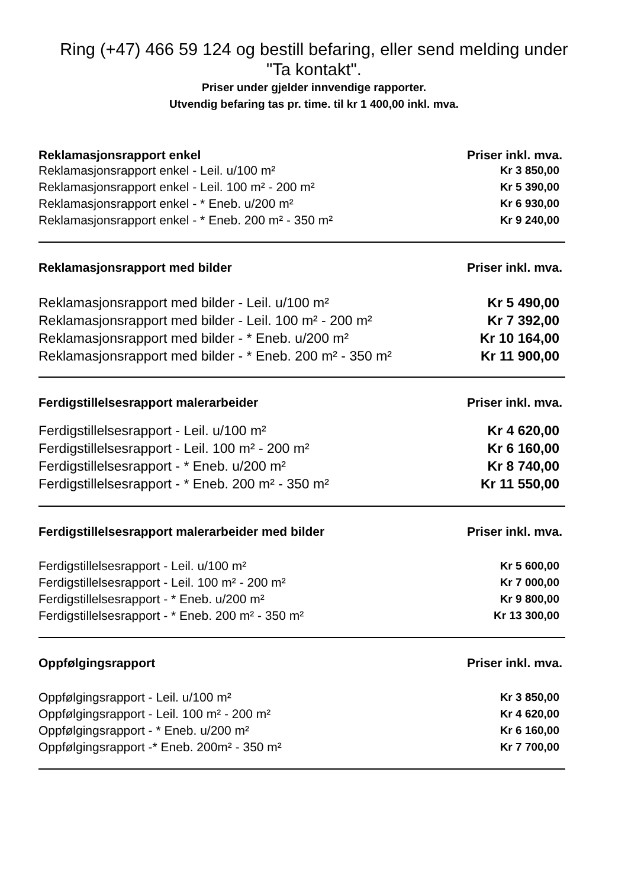Ring (+47) 466 59 124 og bestill befaring, eller send melding under "Ta kontakt".
Priser under gjelder innvendige rapporter.
Utvendig befaring tas pr. time. til kr 1 400,00 inkl. mva.
| Reklamasjonsrapport enkel | Priser inkl. mva. |
| --- | --- |
| Reklamasjonsrapport enkel - Leil. u/100 m² | Kr 3 850,00 |
| Reklamasjonsrapport enkel - Leil. 100 m² - 200 m² | Kr 5 390,00 |
| Reklamasjonsrapport enkel - * Eneb. u/200 m² | Kr 6 930,00 |
| Reklamasjonsrapport enkel - * Eneb. 200 m² - 350 m² | Kr 9 240,00 |
| Reklamasjonsrapport med bilder | Priser inkl. mva. |
| --- | --- |
| Reklamasjonsrapport med bilder - Leil. u/100 m² | Kr 5 490,00 |
| Reklamasjonsrapport med bilder - Leil. 100 m² - 200 m² | Kr 7 392,00 |
| Reklamasjonsrapport med bilder - * Eneb. u/200 m² | Kr 10 164,00 |
| Reklamasjonsrapport med bilder - * Eneb. 200 m² - 350 m² | Kr 11 900,00 |
| Ferdigstillelsesrapport malerarbeider | Priser inkl. mva. |
| --- | --- |
| Ferdigstillelsesrapport - Leil. u/100 m² | Kr 4 620,00 |
| Ferdigstillelsesrapport - Leil. 100 m² - 200 m² | Kr 6 160,00 |
| Ferdigstillelsesrapport - * Eneb. u/200 m² | Kr 8 740,00 |
| Ferdigstillelsesrapport - * Eneb. 200 m² - 350 m² | Kr 11 550,00 |
| Ferdigstillelsesrapport malerarbeider med bilder | Priser inkl. mva. |
| --- | --- |
| Ferdigstillelsesrapport - Leil. u/100 m² | Kr 5 600,00 |
| Ferdigstillelsesrapport - Leil. 100 m² - 200 m² | Kr 7 000,00 |
| Ferdigstillelsesrapport - * Eneb. u/200 m² | Kr 9 800,00 |
| Ferdigstillelsesrapport - * Eneb. 200 m² - 350 m² | Kr 13 300,00 |
| Oppfølgingsrapport | Priser inkl. mva. |
| --- | --- |
| Oppfølgingsrapport - Leil. u/100 m² | Kr 3 850,00 |
| Oppfølgingsrapport - Leil. 100 m² - 200 m² | Kr 4 620,00 |
| Oppfølgingsrapport - * Eneb. u/200 m² | Kr 6 160,00 |
| Oppfølgingsrapport -* Eneb. 200m² - 350 m² | Kr 7 700,00 |